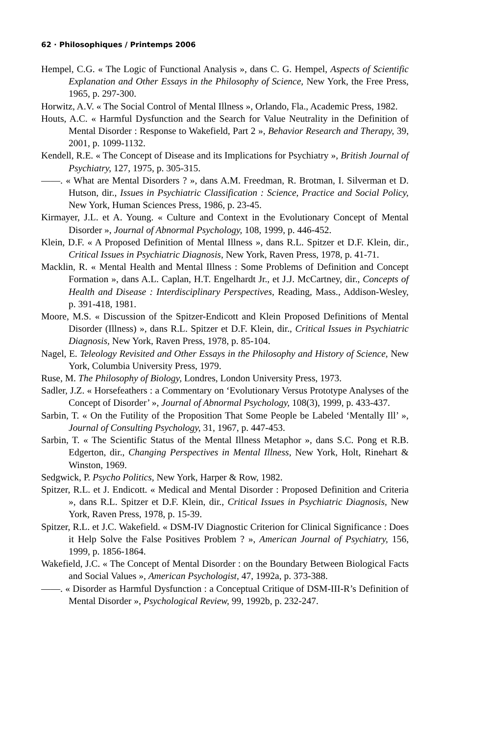62 · Philosophiques / Printemps 2006
Hempel, C.G. « The Logic of Functional Analysis », dans C. G. Hempel, Aspects of Scientific Explanation and Other Essays in the Philosophy of Science, New York, the Free Press, 1965, p. 297-300.
Horwitz, A.V. « The Social Control of Mental Illness », Orlando, Fla., Academic Press, 1982.
Houts, A.C. « Harmful Dysfunction and the Search for Value Neutrality in the Definition of Mental Disorder : Response to Wakefield, Part 2 », Behavior Research and Therapy, 39, 2001, p. 1099-1132.
Kendell, R.E. « The Concept of Disease and its Implications for Psychiatry », British Journal of Psychiatry, 127, 1975, p. 305-315.
——. « What are Mental Disorders ? », dans A.M. Freedman, R. Brotman, I. Silverman et D. Hutson, dir., Issues in Psychiatric Classification : Science, Practice and Social Policy, New York, Human Sciences Press, 1986, p. 23-45.
Kirmayer, J.L. et A. Young. « Culture and Context in the Evolutionary Concept of Mental Disorder », Journal of Abnormal Psychology, 108, 1999, p. 446-452.
Klein, D.F. « A Proposed Definition of Mental Illness », dans R.L. Spitzer et D.F. Klein, dir., Critical Issues in Psychiatric Diagnosis, New York, Raven Press, 1978, p. 41-71.
Macklin, R. « Mental Health and Mental Illness : Some Problems of Definition and Concept Formation », dans A.L. Caplan, H.T. Engelhardt Jr., et J.J. McCartney, dir., Concepts of Health and Disease : Interdisciplinary Perspectives, Reading, Mass., Addison-Wesley, p. 391-418, 1981.
Moore, M.S. « Discussion of the Spitzer-Endicott and Klein Proposed Definitions of Mental Disorder (Illness) », dans R.L. Spitzer et D.F. Klein, dir., Critical Issues in Psychiatric Diagnosis, New York, Raven Press, 1978, p. 85-104.
Nagel, E. Teleology Revisited and Other Essays in the Philosophy and History of Science, New York, Columbia University Press, 1979.
Ruse, M. The Philosophy of Biology, Londres, London University Press, 1973.
Sadler, J.Z. « Horsefeathers : a Commentary on ‘Evolutionary Versus Prototype Analyses of the Concept of Disorder’ », Journal of Abnormal Psychology, 108(3), 1999, p. 433-437.
Sarbin, T. « On the Futility of the Proposition That Some People be Labeled ‘Mentally Ill’ », Journal of Consulting Psychology, 31, 1967, p. 447-453.
Sarbin, T. « The Scientific Status of the Mental Illness Metaphor », dans S.C. Pong et R.B. Edgerton, dir., Changing Perspectives in Mental Illness, New York, Holt, Rinehart & Winston, 1969.
Sedgwick, P. Psycho Politics, New York, Harper & Row, 1982.
Spitzer, R.L. et J. Endicott. « Medical and Mental Disorder : Proposed Definition and Criteria », dans R.L. Spitzer et D.F. Klein, dir., Critical Issues in Psychiatric Diagnosis, New York, Raven Press, 1978, p. 15-39.
Spitzer, R.L. et J.C. Wakefield. « DSM-IV Diagnostic Criterion for Clinical Significance : Does it Help Solve the False Positives Problem ? », American Journal of Psychiatry, 156, 1999, p. 1856-1864.
Wakefield, J.C. « The Concept of Mental Disorder : on the Boundary Between Biological Facts and Social Values », American Psychologist, 47, 1992a, p. 373-388.
——. « Disorder as Harmful Dysfunction : a Conceptual Critique of DSM-III-R’s Definition of Mental Disorder », Psychological Review, 99, 1992b, p. 232-247.